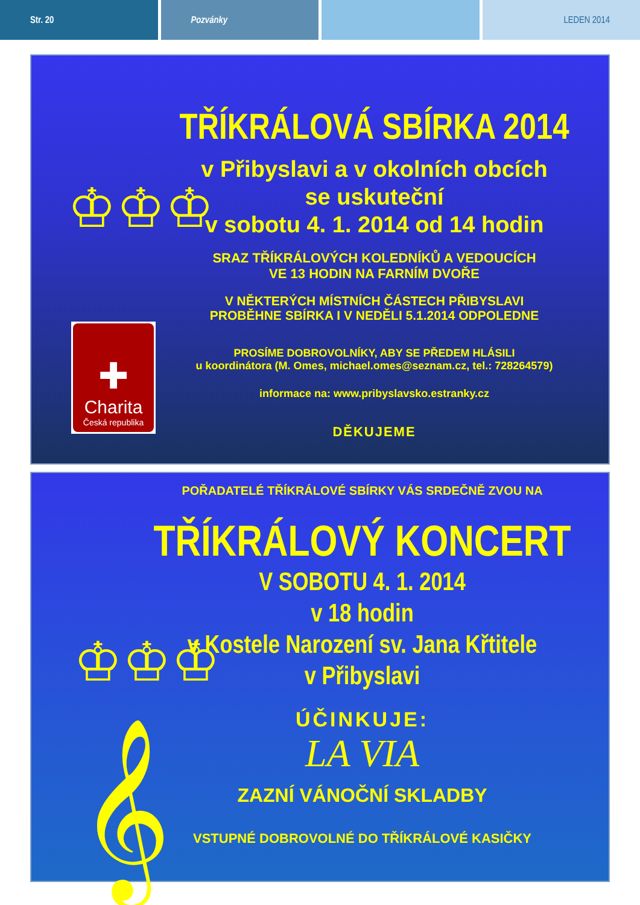Str. 20 Pozvánky LEDEN 2014
♔♔♔
✚
Charita
Česká republika
TŘÍKRÁLOVÁ SBÍRKA 2014
v Přibyslavi a v okolních obcích
se uskuteční
v sobotu 4. 1. 2014 od 14 hodin
SRAZ TŘÍKRÁLOVÝCH KOLEDNÍKŮ A VEDOUCÍCH
VE 13 HODIN NA FARNÍM DVOŘE
V NĚKTERÝCH MÍSTNÍCH ČÁSTECH PŘIBYSLAVI
PROBĚHNE SBÍRKA I V NEDĚLI 5.1.2014 ODPOLEDNE
PROSÍME DOBROVOLNÍKY, ABY SE PŘEDEM HLÁSILI
u koordinátora (M. Omes, michael.omes@seznam.cz, tel.: 728264579)
informace na: www.pribyslavsko.estranky.cz
DĚKUJEME
♔♔♔
𝄞
POŘADATELÉ TŘÍKRÁLOVÉ SBÍRKY VÁS SRDEČNĚ ZVOU NA
TŘÍKRÁLOVÝ KONCERT
V SOBOTU 4. 1. 2014
v 18 hodin
v Kostele Narození sv. Jana Křtitele
v Přibyslavi
ÚČINKUJE:
LA VIA
ZAZNÍ VÁNOČNÍ SKLADBY
VSTUPNÉ DOBROVOLNÉ DO TŘÍKRÁLOVÉ KASIČKY